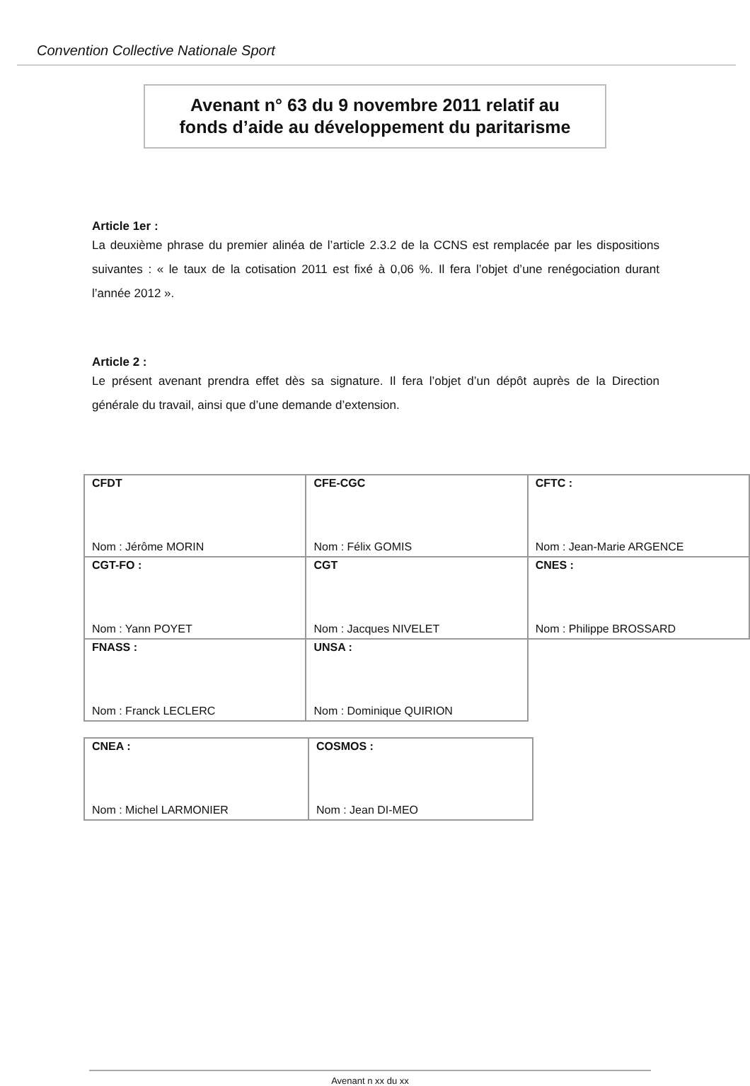Convention Collective Nationale Sport
Avenant n° 63 du 9 novembre 2011 relatif au
fonds d’aide au développement du paritarisme
Article 1er :
La deuxième phrase du premier alinéa de l’article 2.3.2 de la CCNS est remplacée par les dispositions suivantes : « le taux de la cotisation 2011 est fixé à 0,06 %. Il fera l’objet d’une renégociation durant l’année 2012 ».
Article 2 :
Le présent avenant prendra effet dès sa signature. Il fera l’objet d’un dépôt auprès de la Direction générale du travail, ainsi que d’une demande d’extension.
| CFDT Nom : Jérôme MORIN | CFE-CGC Nom : Félix GOMIS | CFTC : Nom : Jean-Marie ARGENCE |
| CGT-FO : Nom : Yann POYET | CGT Nom : Jacques NIVELET | CNES : Nom : Philippe BROSSARD |
| FNASS : Nom : Franck LECLERC | UNSA : Nom : Dominique QUIRION | |
| CNEA : Nom : Michel LARMONIER | COSMOS : Nom : Jean DI-MEO |
Avenant n xx du xx